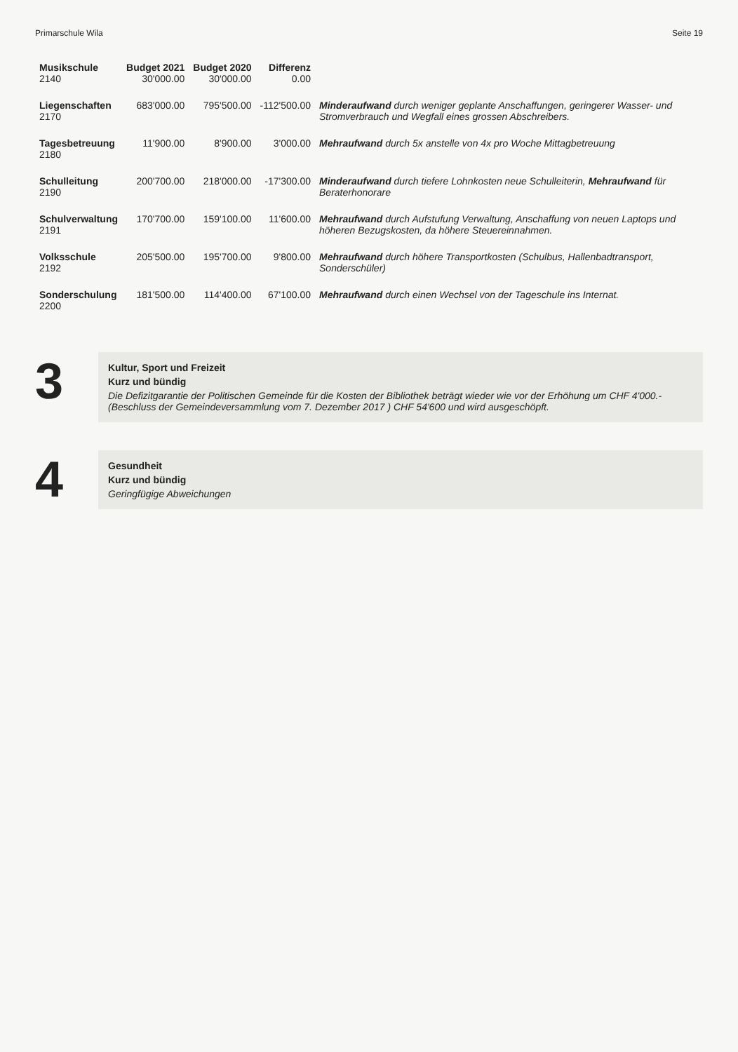Primarschule Wila Seite 19
| Musikschule 2140 | Budget 2021 30'000.00 | Budget 2020 30'000.00 | Differenz 0.00 | |
| Liegenschaften 2170 | 683'000.00 | 795'500.00 | -112'500.00 | Minderaufwand durch weniger geplante Anschaffungen, geringerer Wasser- und Stromverbrauch und Wegfall eines grossen Abschreibers. |
| Tagesbetreuung 2180 | 11'900.00 | 8'900.00 | 3'000.00 | Mehraufwand durch 5x anstelle von 4x pro Woche Mittagbetreuung |
| Schulleitung 2190 | 200'700.00 | 218'000.00 | -17'300.00 | Minderaufwand durch tiefere Lohnkosten neue Schulleiterin, Mehraufwand für Beraterhonorare |
| Schulverwaltung 2191 | 170'700.00 | 159'100.00 | 11'600.00 | Mehraufwand durch Aufstufung Verwaltung, Anschaffung von neuen Laptops und höheren Bezugskosten, da höhere Steuereinnahmen. |
| Volksschule 2192 | 205'500.00 | 195'700.00 | 9'800.00 | Mehraufwand durch höhere Transportkosten (Schulbus, Hallenbadtransport, Sonderschüler) |
| Sonderschulung 2200 | 181'500.00 | 114'400.00 | 67'100.00 | Mehraufwand durch einen Wechsel von der Tageschule ins Internat. |
3
Kultur, Sport und Freizeit
Kurz und bündig
Die Defizitgarantie der Politischen Gemeinde für die Kosten der Bibliothek beträgt wieder wie vor der Erhöhung um CHF 4'000.- (Beschluss der Gemeindeversammlung vom 7. Dezember 2017 ) CHF 54'600 und wird ausgeschöpft.
4
Gesundheit
Kurz und bündig
Geringfügige Abweichungen